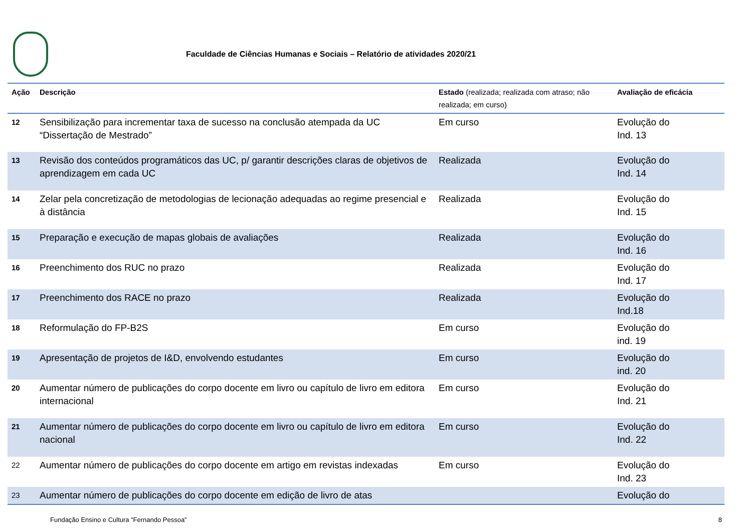Faculdade de Ciências Humanas e Sociais – Relatório de atividades 2020/21
| Ação | Descrição | Estado (realizada; realizada com atraso; não realizada; em curso) | Avaliação de eficácia |
| --- | --- | --- | --- |
| 12 | Sensibilização para incrementar taxa de sucesso na conclusão atempada da UC “Dissertação de Mestrado” | Em curso | Evolução do Ind. 13 |
| 13 | Revisão dos conteúdos programáticos das UC, p/ garantir descrições claras de objetivos de aprendizagem em cada UC | Realizada | Evolução do Ind. 14 |
| 14 | Zelar pela concretização de metodologias de lecionação adequadas ao regime presencial e à distância | Realizada | Evolução do Ind. 15 |
| 15 | Preparação e execução de mapas globais de avaliações | Realizada | Evolução do Ind. 16 |
| 16 | Preenchimento dos RUC no prazo | Realizada | Evolução do Ind. 17 |
| 17 | Preenchimento dos RACE no prazo | Realizada | Evolução do Ind.18 |
| 18 | Reformulação do FP-B2S | Em curso | Evolução do ind. 19 |
| 19 | Apresentação de projetos de I&D, envolvendo estudantes | Em curso | Evolução do ind. 20 |
| 20 | Aumentar número de publicações do corpo docente em livro ou capítulo de livro em editora internacional | Em curso | Evolução do Ind. 21 |
| 21 | Aumentar número de publicações do corpo docente em livro ou capítulo de livro em editora nacional | Em curso | Evolução do Ind. 22 |
| 22 | Aumentar número de publicações do corpo docente em artigo em revistas indexadas | Em curso | Evolução do Ind. 23 |
| 23 | Aumentar número de publicações do corpo docente em edição de livro de atas | | Evolução do |
Fundação Ensino e Cultura “Fernando Pessoa” 8